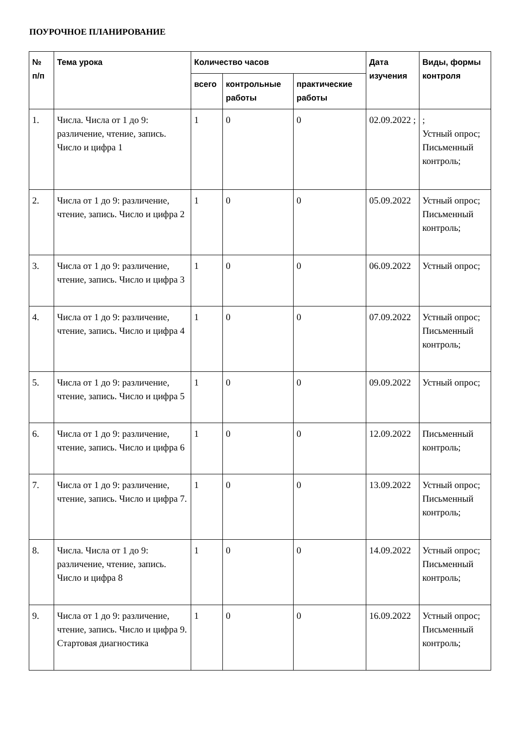ПОУРОЧНОЕ ПЛАНИРОВАНИЕ
| № п/п | Тема урока | Количество часов | | | Дата изучения | Виды, формы контроля |
| --- | --- | --- | --- | --- | --- | --- |
| | | всего | контрольные работы | практические работы | | |
| 1. | Числа. Числа от 1 до 9: различение, чтение, запись. Число и цифра 1 | 1 | 0 | 0 | 02.09.2022 ; | ; Устный опрос; Письменный контроль; |
| 2. | Числа от 1 до 9: различение, чтение, запись. Число и цифра 2 | 1 | 0 | 0 | 05.09.2022 | Устный опрос; Письменный контроль; |
| 3. | Числа от 1 до 9: различение, чтение, запись. Число и цифра 3 | 1 | 0 | 0 | 06.09.2022 | Устный опрос; |
| 4. | Числа от 1 до 9: различение, чтение, запись. Число и цифра 4 | 1 | 0 | 0 | 07.09.2022 | Устный опрос; Письменный контроль; |
| 5. | Числа от 1 до 9: различение, чтение, запись. Число и цифра 5 | 1 | 0 | 0 | 09.09.2022 | Устный опрос; |
| 6. | Числа от 1 до 9: различение, чтение, запись. Число и цифра 6 | 1 | 0 | 0 | 12.09.2022 | Письменный контроль; |
| 7. | Числа от 1 до 9: различение, чтение, запись. Число и цифра 7. | 1 | 0 | 0 | 13.09.2022 | Устный опрос; Письменный контроль; |
| 8. | Числа. Числа от 1 до 9: различение, чтение, запись. Число и цифра 8 | 1 | 0 | 0 | 14.09.2022 | Устный опрос; Письменный контроль; |
| 9. | Числа от 1 до 9: различение, чтение, запись. Число и цифра 9. Стартовая диагностика | 1 | 0 | 0 | 16.09.2022 | Устный опрос; Письменный контроль; |